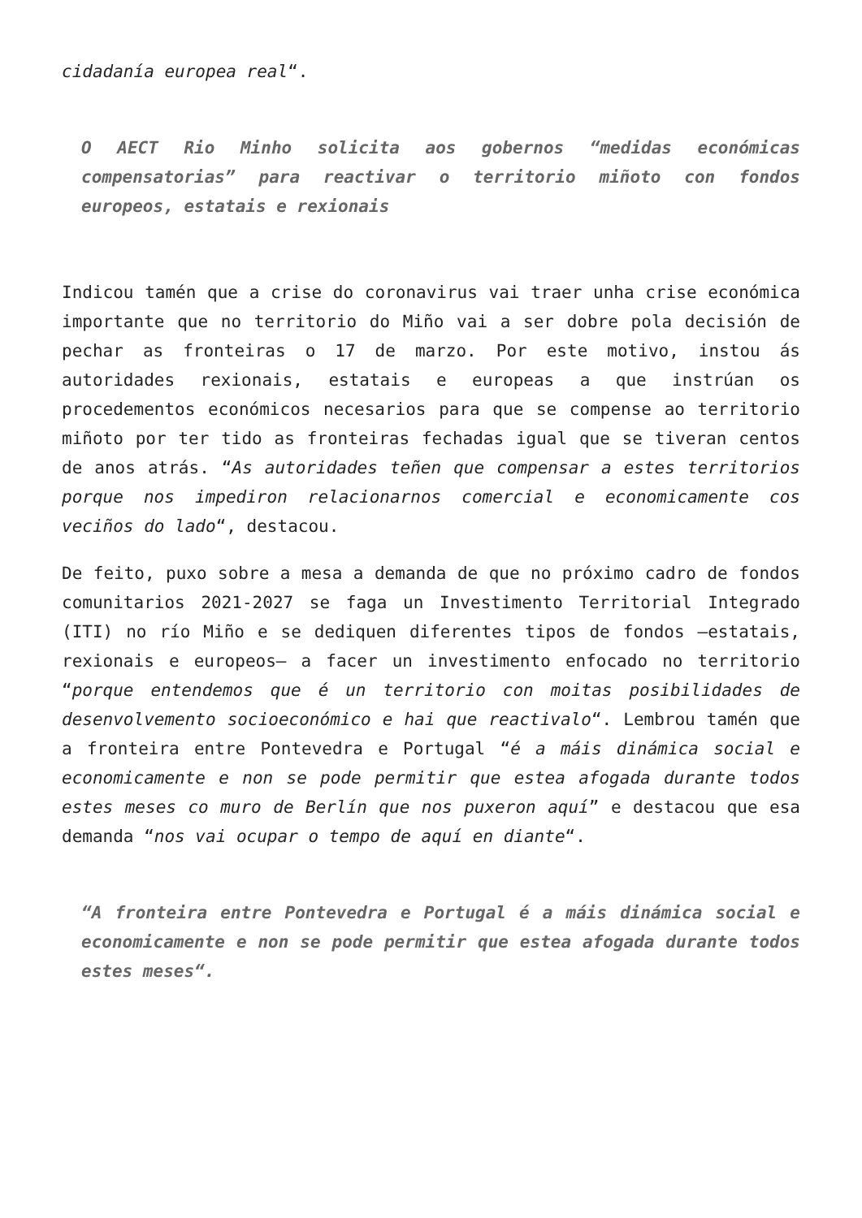cidadanía europea real“.
O AECT Rio Minho solicita aos gobernos “medidas económicas compensatorias” para reactivar o territorio miñoto con fondos europeos, estatais e rexionais
Indicou tamén que a crise do coronavirus vai traer unha crise económica importante que no territorio do Miño vai a ser dobre pola decisión de pechar as fronteiras o 17 de marzo. Por este motivo, instou ás autoridades rexionais, estatais e europeas a que instrúan os procedementos económicos necesarios para que se compense ao territorio miñoto por ter tido as fronteiras fechadas igual que se tiveran centos de anos atrás. “As autoridades teñen que compensar a estes territorios porque nos impediron relacionarnos comercial e economicamente cos veciños do lado“, destacou.
De feito, puxo sobre a mesa a demanda de que no próximo cadro de fondos comunitarios 2021-2027 se faga un Investimento Territorial Integrado (ITI) no río Miño e se dediquen diferentes tipos de fondos –estatais, rexionais e europeos– a facer un investimento enfocado no territorio “porque entendemos que é un territorio con moitas posibilidades de desenvolvemento socioeconómico e hai que reactivalo“. Lembrou tamén que a fronteira entre Pontevedra e Portugal “é a máis dinámica social e economicamente e non se pode permitir que estea afogada durante todos estes meses co muro de Berlín que nos puxeron aquí” e destacou que esa demanda “nos vai ocupar o tempo de aquí en diante“.
“A fronteira entre Pontevedra e Portugal é a máis dinámica social e economicamente e non se pode permitir que estea afogada durante todos estes meses“.